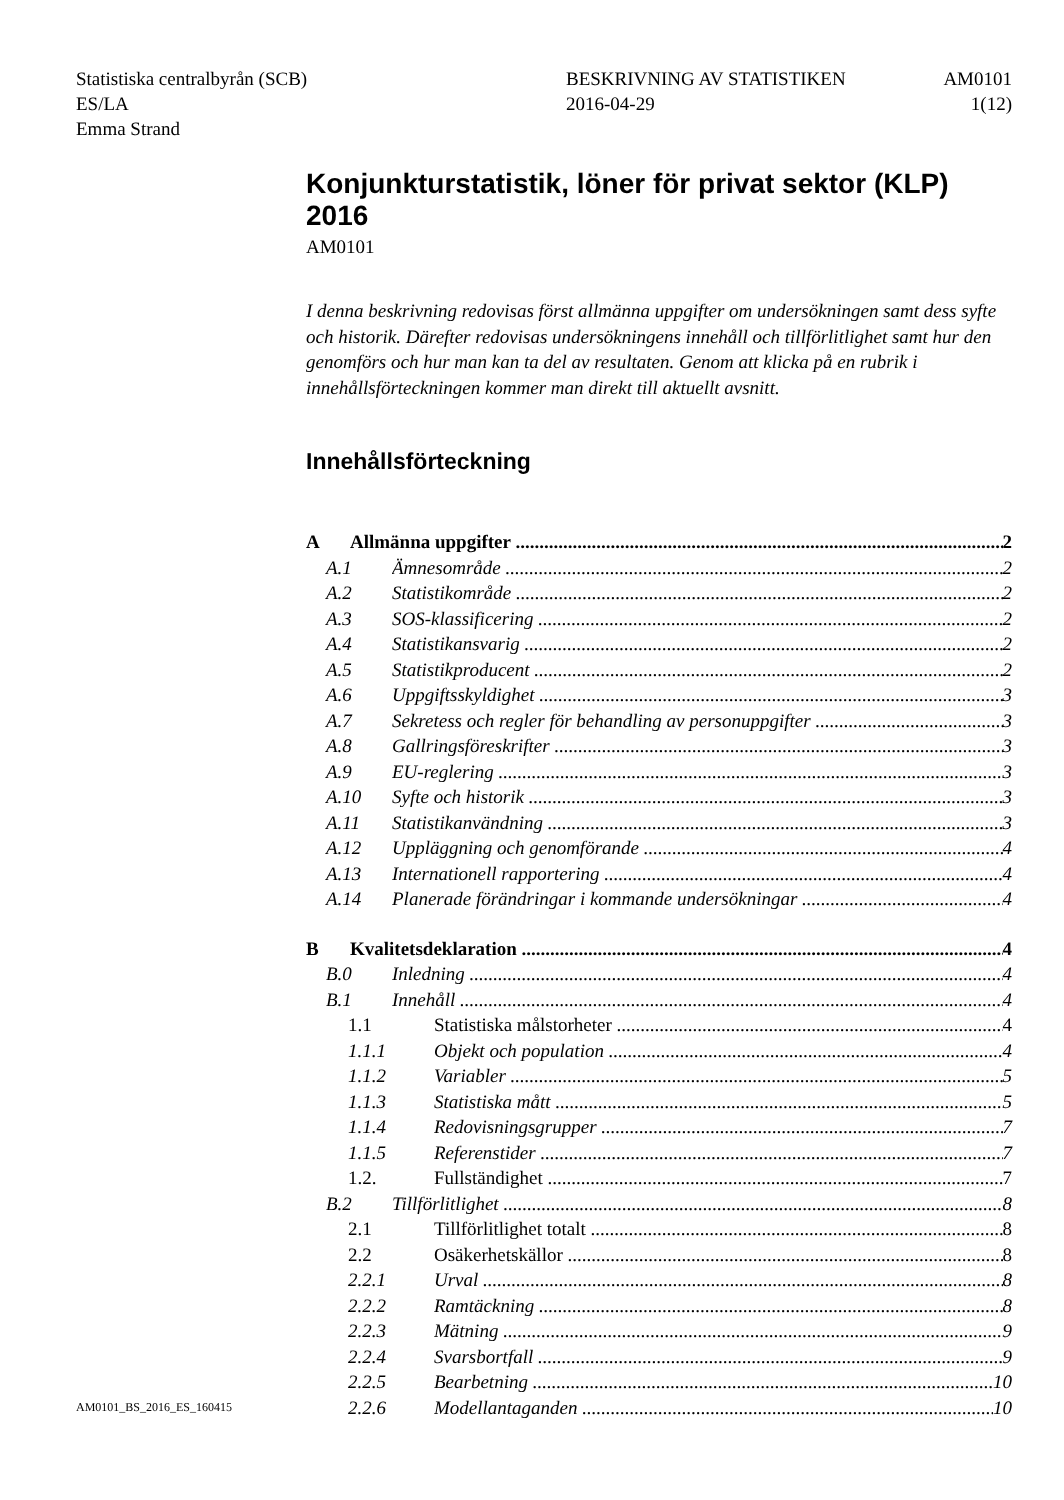Statistiska centralbyrån (SCB)
ES/LA
Emma Strand
BESKRIVNING AV STATISTIKEN
2016-04-29
AM0101
1(12)
Konjunkturstatistik, löner för privat sektor (KLP) 2016
AM0101
I denna beskrivning redovisas först allmänna uppgifter om undersökningen samt dess syfte och historik. Därefter redovisas undersökningens innehåll och tillförlitlighet samt hur den genomförs och hur man kan ta del av resultaten. Genom att klicka på en rubrik i innehållsförteckningen kommer man direkt till aktuellt avsnitt.
Innehållsförteckning
A Allmänna uppgifter 2
A.1 Ämnesområde 2
A.2 Statistikområde 2
A.3 SOS-klassificering 2
A.4 Statistikansvarig 2
A.5 Statistikproducent 2
A.6 Uppgiftsskyldighet 3
A.7 Sekretess och regler för behandling av personuppgifter 3
A.8 Gallringsföreskrifter 3
A.9 EU-reglering 3
A.10 Syfte och historik 3
A.11 Statistikanvändning 3
A.12 Uppläggning och genomförande 4
A.13 Internationell rapportering 4
A.14 Planerade förändringar i kommande undersökningar 4
B Kvalitetsdeklaration 4
B.0 Inledning 4
B.1 Innehåll 4
1.1 Statistiska målstorheter 4
1.1.1 Objekt och population 4
1.1.2 Variabler 5
1.1.3 Statistiska mått 5
1.1.4 Redovisningsgrupper 7
1.1.5 Referenstider 7
1.2. Fullständighet 7
B.2 Tillförlitlighet 8
2.1 Tillförlitlighet totalt 8
2.2 Osäkerhetskällor 8
2.2.1 Urval 8
2.2.2 Ramtäckning 8
2.2.3 Mätning 9
2.2.4 Svarsbortfall 9
2.2.5 Bearbetning 10
2.2.6 Modellantaganden 10
AM0101_BS_2016_ES_160415